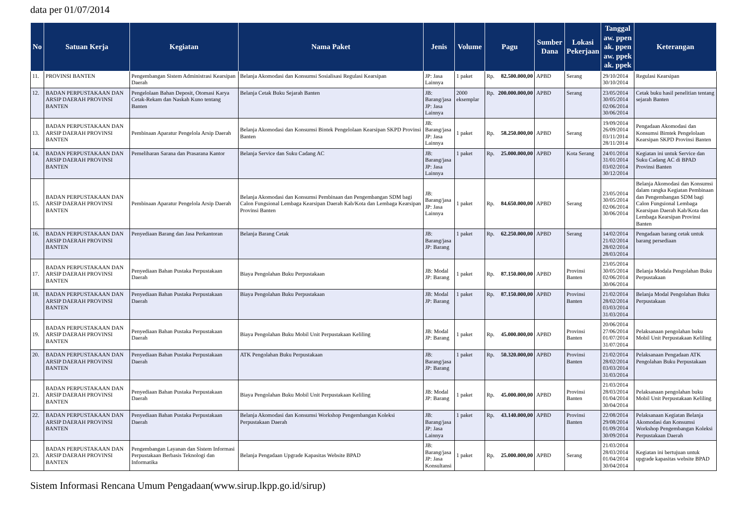data per 01/07/2014
| No | Satuan Kerja | Kegiatan | Nama Paket | Jenis | Volume | Pagu | | Sumber Dana | Lokasi Pekerjaan | Tanggal aw. ppen ak. ppen aw. ppek ak. ppek | Keterangan |
| --- | --- | --- | --- | --- | --- | --- | --- | --- | --- | --- | --- |
| 11. | PROVINSI BANTEN | Pengembangan Sistem Administrasi Kearsipan Daerah | Belanja Akomodasi dan Konsumsi Sosialisasi Regulasi Kearsipan | JP: Jasa Lainnya | 1 paket | Rp. | 82.500.000,00 | APBD | Serang | 29/10/2014 30/10/2014 | Regulasi Kearsipan |
| 12. | BADAN PERPUSTAKAAN DAN ARSIP DAERAH PROVINSI BANTEN | Pengelolaan Bahan Deposit, Otomasi Karya Cetak-Rekam dan Naskah Kuno tentang Banten | Belanja Cetak Buku Sejarah Banten | JB: Barang/jasa JP: Jasa Lainnya | 2000 eksemplar | Rp. | 200.000.000,00 | APBD | Serang | 23/05/2014 30/05/2014 02/06/2014 30/06/2014 | Cetak buku hasil penelitian tentang sejarah Banten |
| 13. | BADAN PERPUSTAKAAN DAN ARSIP DAERAH PROVINSI BANTEN | Pembinaan Aparatur Pengelola Arsip Daerah | Belanja Akomodasi dan Konsumsi Bintek Pengelolaan Kearsipan SKPD Provinsi Banten | JB: Barang/jasa JP: Jasa Lainnya | 1 paket | Rp. | 58.250.000,00 | APBD | Serang | 19/09/2014 26/09/2014 03/11/2014 28/11/2014 | Pengadaan Akomodasi dan Konsumsi Bimtek Pengelolaan Kearsipan SKPD Provinsi Banten |
| 14. | BADAN PERPUSTAKAAN DAN ARSIP DAERAH PROVINSI BANTEN | Pemeliharan Sarana dan Prasarana Kantor | Belanja Service dan Suku Cadang AC | JB: Barang/jasa JP: Jasa Lainnya | 1 paket | Rp. | 25.000.000,00 | APBD | Kota Serang | 24/01/2014 31/01/2014 03/02/2014 30/12/2014 | Kegiatan ini untuk Service dan Suku Cadang AC di BPAD Provinsi Banten |
| 15. | BADAN PERPUSTAKAAN DAN ARSIP DAERAH PROVINSI BANTEN | Pembinaan Aparatur Pengelola Arsip Daerah | Belanja Akomodasi dan Konsumsi Pembinaan dan Pengembangan SDM bagi Calon Fungsional Lembaga Kearsipan Daerah Kab/Kota dan Lembaga Kearsipan Provinsi Banten | JB: Barang/jasa JP: Jasa Lainnya | 1 paket | Rp. | 84.650.000,00 | APBD | Serang | 23/05/2014 30/05/2014 02/06/2014 30/06/2014 | Belanja Akomodasi dan Konsumsi dalam rangka Kegiatan Pembinaan dan Pengembangan SDM bagi Calon Fungsional Lembaga Kearsipan Daerah Kab/Kota dan Lembaga Kearsipan Provinsi Banten |
| 16. | BADAN PERPUSTAKAAN DAN ARSIP DAERAH PROVINSI BANTEN | Penyediaan Barang dan Jasa Perkantoran | Belanja Barang Cetak | JB: Barang/jasa JP: Barang | 1 paket | Rp. | 62.250.000,00 | APBD | Serang | 14/02/2014 21/02/2014 28/02/2014 28/03/2014 | Pengadaan barang cetak untuk barang persediaan |
| 17. | BADAN PERPUSTAKAAN DAN ARSIP DAERAH PROVINSI BANTEN | Penyediaan Bahan Pustaka Perpustakaan Daerah | Biaya Pengolahan Buku Perpustakaan | JB: Modal JP: Barang | 1 paket | Rp. | 87.150.000,00 | APBD | Provinsi Banten | 23/05/2014 30/05/2014 02/06/2014 30/06/2014 | Belanja Modala Pengolahan Buku Perpustakaan |
| 18. | BADAN PERPUSTAKAAN DAN ARSIP DAERAH PROVINSI BANTEN | Penyediaan Bahan Pustaka Perpustakaan Daerah | Biaya Pengolahan Buku Perpustakaan | JB: Modal JP: Barang | 1 paket | Rp. | 87.150.000,00 | APBD | Provinsi Banten | 21/02/2014 28/02/2014 03/03/2014 31/03/2014 | Belanja Modal Pengolahan Buku Perpustakaan |
| 19. | BADAN PERPUSTAKAAN DAN ARSIP DAERAH PROVINSI BANTEN | Penyediaan Bahan Pustaka Perpustakaan Daerah | Biaya Pengolahan Buku Mobil Unit Perpustakaan Keliling | JB: Modal JP: Barang | 1 paket | Rp. | 45.000.000,00 | APBD | Provinsi Banten | 20/06/2014 27/06/2014 01/07/2014 31/07/2014 | Pelaksanaan pengolahan buku Mobil Unit Perpustakaan Keliling |
| 20. | BADAN PERPUSTAKAAN DAN ARSIP DAERAH PROVINSI BANTEN | Penyediaan Bahan Pustaka Perpustakaan Daerah | ATK Pengolahan Buku Perpustakaan | JB: Barang/jasa JP: Barang | 1 paket | Rp. | 50.320.000,00 | APBD | Provinsi Banten | 21/02/2014 28/02/2014 03/03/2014 31/03/2014 | Pelaksanaan Pengadaan ATK Pengolahan Buku Perpustakaan |
| 21. | BADAN PERPUSTAKAAN DAN ARSIP DAERAH PROVINSI BANTEN | Penyediaan Bahan Pustaka Perpustakaan Daerah | Biaya Pengolahan Buku Mobil Unit Perpustakaan Keliling | JB: Modal JP: Barang | 1 paket | Rp. | 45.000.000,00 | APBD | Provinsi Banten | 21/03/2014 28/03/2014 01/04/2014 30/04/2014 | Pelaksanaan pengolahan buku Mobil Unit Perpustakaan Keliling |
| 22. | BADAN PERPUSTAKAAN DAN ARSIP DAERAH PROVINSI BANTEN | Penyediaan Bahan Pustaka Perpustakaan Daerah | Belanja Akomodasi dan Konsumsi Workshop Pengembangan Koleksi Perpustakaan Daerah | JB: Barang/jasa JP: Jasa Lainnya | 1 paket | Rp. | 43.140.000,00 | APBD | Provinsi Banten | 22/08/2014 29/08/2014 01/09/2014 30/09/2014 | Pelaksanaan Kegiatan Belanja Akomodasi dan Konsumsi Workshop Pengembangan Koleksi Perpustakaan Daerah |
| 23. | BADAN PERPUSTAKAAN DAN ARSIP DAERAH PROVINSI BANTEN | Pengembangan Layanan dan Sistem Informasi Perpustakaan Berbasis Teknologi dan Informatika | Belanja Pengadaan Upgrade Kapasitas Website BPAD | JB: Barang/jasa JP: Jasa Konsultansi | 1 paket | Rp. | 25.000.000,00 | APBD | Serang | 21/03/2014 28/03/2014 01/04/2014 30/04/2014 | Kegiatan ini bertujuan untuk upgrade kapasitas website BPAD |
Sistem Informasi Rencana Umum Pengadaan(www.sirup.lkpp.go.id/sirup)